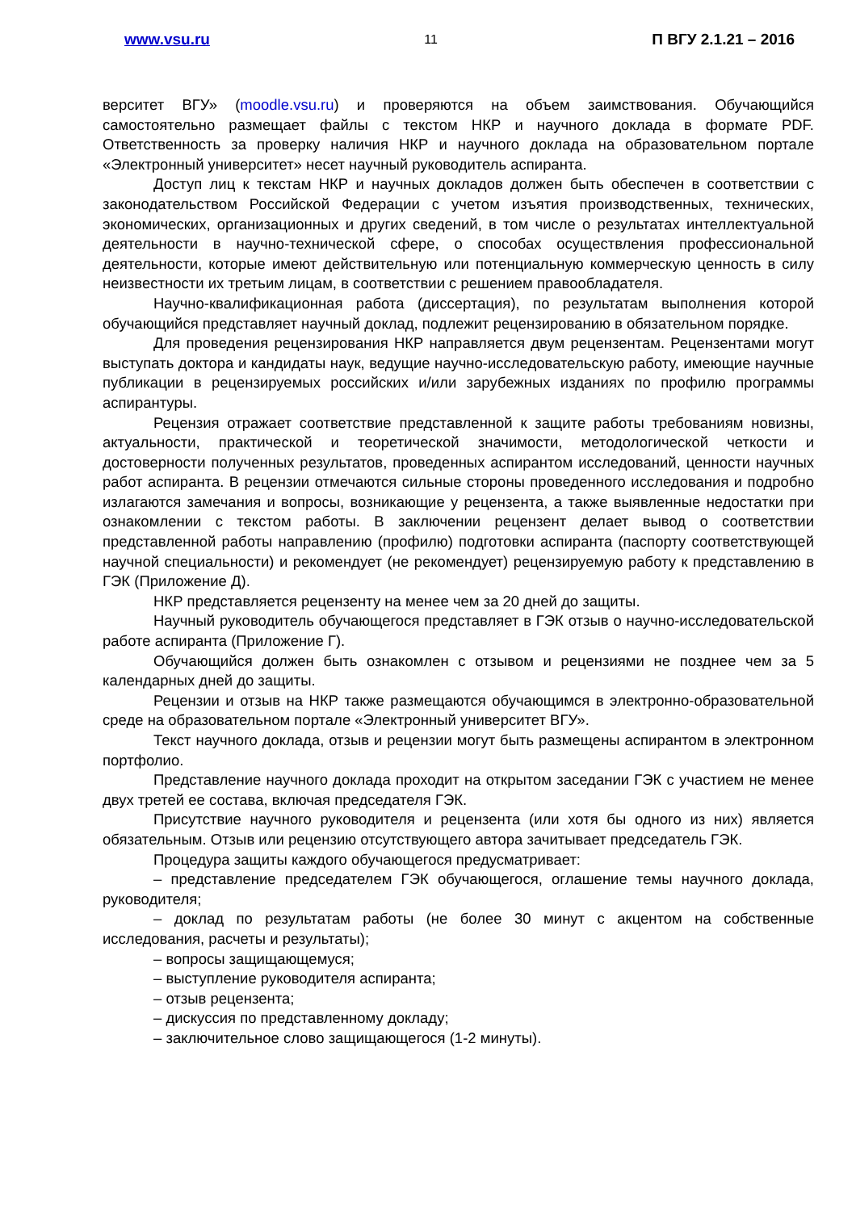www.vsu.ru 11 П ВГУ 2.1.21 – 2016
верситет ВГУ» (moodle.vsu.ru) и проверяются на объем заимствования. Обучающийся самостоятельно размещает файлы с текстом НКР и научного доклада в формате PDF. Ответственность за проверку наличия НКР и научного доклада на образовательном портале «Электронный университет» несет научный руководитель аспиранта.
Доступ лиц к текстам НКР и научных докладов должен быть обеспечен в соответствии с законодательством Российской Федерации с учетом изъятия производственных, технических, экономических, организационных и других сведений, в том числе о результатах интеллектуальной деятельности в научно-технической сфере, о способах осуществления профессиональной деятельности, которые имеют действительную или потенциальную коммерческую ценность в силу неизвестности их третьим лицам, в соответствии с решением правообладателя.
Научно-квалификационная работа (диссертация), по результатам выполнения которой обучающийся представляет научный доклад, подлежит рецензированию в обязательном порядке.
Для проведения рецензирования НКР направляется двум рецензентам. Рецензентами могут выступать доктора и кандидаты наук, ведущие научно-исследовательскую работу, имеющие научные публикации в рецензируемых российских и/или зарубежных изданиях по профилю программы аспирантуры.
Рецензия отражает соответствие представленной к защите работы требованиям новизны, актуальности, практической и теоретической значимости, методологической четкости и достоверности полученных результатов, проведенных аспирантом исследований, ценности научных работ аспиранта. В рецензии отмечаются сильные стороны проведенного исследования и подробно излагаются замечания и вопросы, возникающие у рецензента, а также выявленные недостатки при ознакомлении с текстом работы. В заключении рецензент делает вывод о соответствии представленной работы направлению (профилю) подготовки аспиранта (паспорту соответствующей научной специальности) и рекомендует (не рекомендует) рецензируемую работу к представлению в ГЭК (Приложение Д).
НКР представляется рецензенту на менее чем за 20 дней до защиты.
Научный руководитель обучающегося представляет в ГЭК отзыв о научно-исследовательской работе аспиранта (Приложение Г).
Обучающийся должен быть ознакомлен с отзывом и рецензиями не позднее чем за 5 календарных дней до защиты.
Рецензии и отзыв на НКР также размещаются обучающимся в электронно-образовательной среде на образовательном портале «Электронный университет ВГУ».
Текст научного доклада, отзыв и рецензии могут быть размещены аспирантом в электронном портфолио.
Представление научного доклада проходит на открытом заседании ГЭК с участием не менее двух третей ее состава, включая председателя ГЭК.
Присутствие научного руководителя и рецензента (или хотя бы одного из них) является обязательным. Отзыв или рецензию отсутствующего автора зачитывает председатель ГЭК.
Процедура защиты каждого обучающегося предусматривает:
– представление председателем ГЭК обучающегося, оглашение темы научного доклада, руководителя;
– доклад по результатам работы (не более 30 минут с акцентом на собственные исследования, расчеты и результаты);
– вопросы защищающемуся;
– выступление руководителя аспиранта;
– отзыв рецензента;
– дискуссия по представленному докладу;
– заключительное слово защищающегося (1-2 минуты).